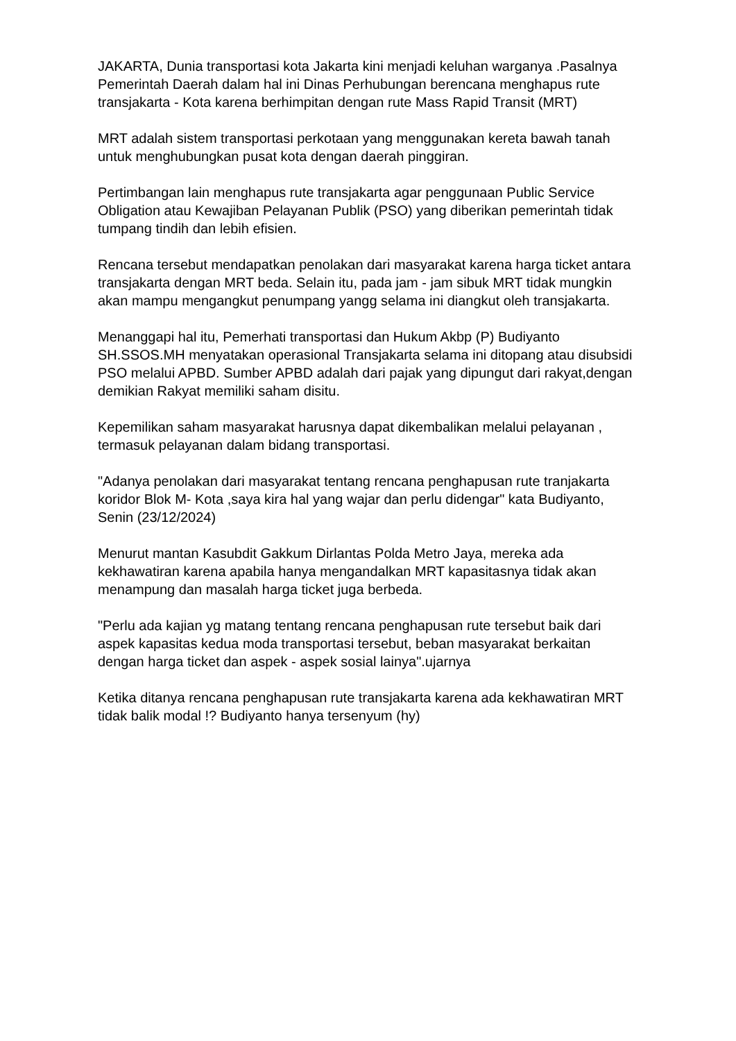JAKARTA, Dunia transportasi kota Jakarta kini menjadi keluhan warganya .Pasalnya Pemerintah Daerah dalam hal ini Dinas Perhubungan berencana menghapus rute transjakarta - Kota karena berhimpitan dengan rute Mass Rapid Transit (MRT)
MRT adalah sistem transportasi perkotaan yang menggunakan kereta bawah tanah untuk menghubungkan pusat kota dengan daerah pinggiran.
Pertimbangan lain menghapus rute transjakarta agar penggunaan Public Service Obligation atau Kewajiban Pelayanan Publik (PSO) yang diberikan pemerintah tidak tumpang tindih dan lebih efisien.
Rencana tersebut mendapatkan penolakan dari masyarakat karena harga ticket antara transjakarta dengan MRT beda. Selain itu, pada jam - jam sibuk MRT tidak mungkin akan mampu mengangkut penumpang yangg selama ini diangkut oleh transjakarta.
Menanggapi hal itu, Pemerhati transportasi dan Hukum Akbp (P) Budiyanto SH.SSOS.MH menyatakan operasional Transjakarta selama ini ditopang atau disubsidi PSO melalui APBD. Sumber APBD adalah dari pajak yang dipungut dari rakyat,dengan demikian Rakyat memiliki saham disitu.
Kepemilikan saham masyarakat harusnya dapat dikembalikan melalui pelayanan , termasuk pelayanan dalam bidang transportasi.
"Adanya penolakan dari masyarakat tentang rencana penghapusan rute tranjakarta koridor Blok M- Kota ,saya kira hal yang wajar dan perlu didengar" kata Budiyanto, Senin (23/12/2024)
Menurut mantan Kasubdit Gakkum Dirlantas Polda Metro Jaya, mereka ada kekhawatiran karena apabila hanya mengandalkan MRT kapasitasnya tidak akan menampung dan masalah harga ticket juga berbeda.
"Perlu ada kajian yg matang tentang rencana penghapusan rute tersebut baik dari aspek kapasitas kedua moda transportasi tersebut, beban masyarakat berkaitan dengan harga ticket dan aspek - aspek sosial lainya".ujarnya
Ketika ditanya rencana penghapusan rute transjakarta karena ada kekhawatiran MRT tidak balik modal !? Budiyanto hanya tersenyum (hy)